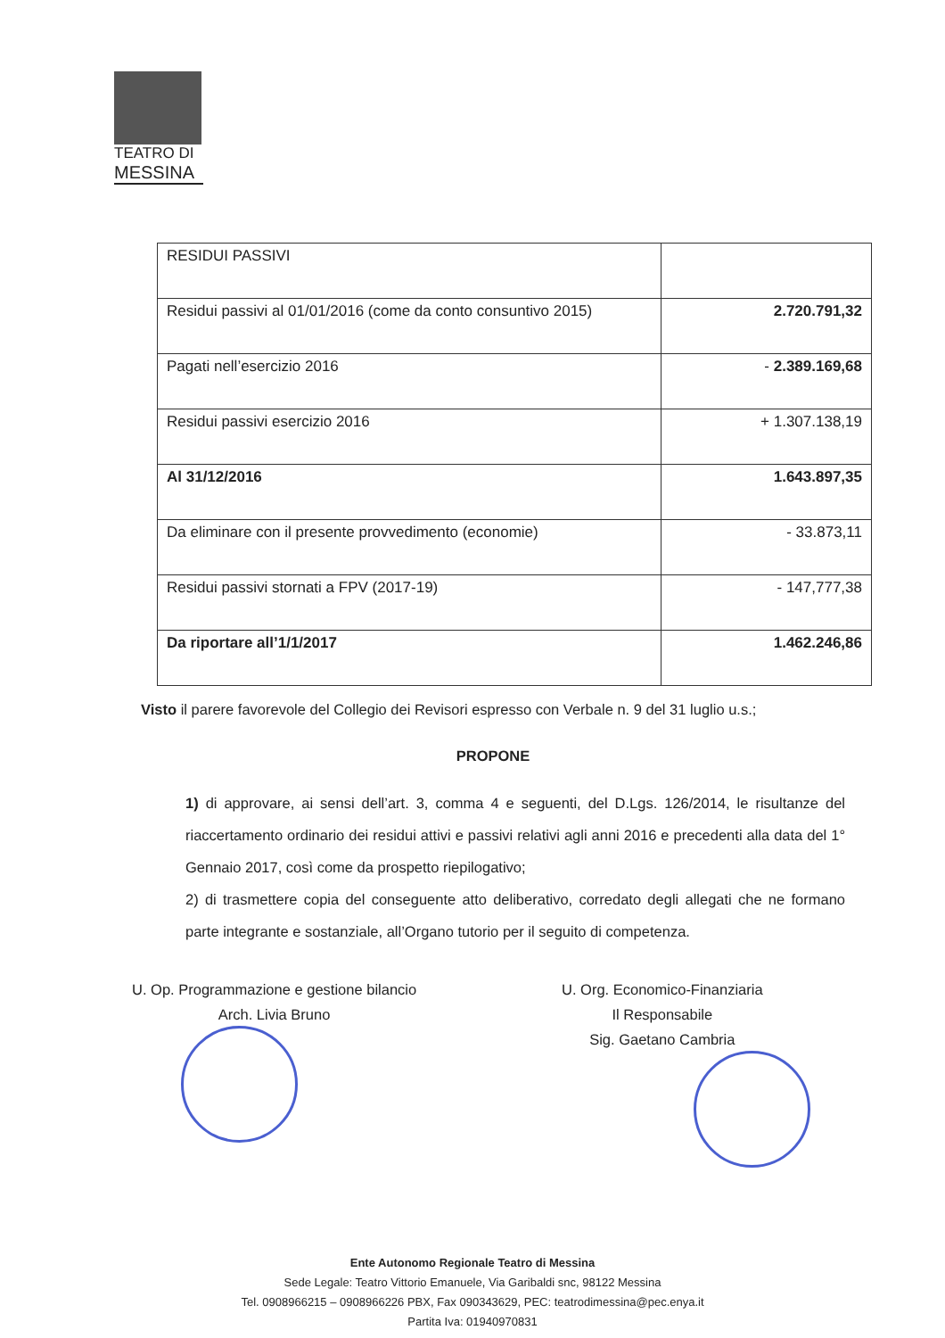TEATRO DI
MESSINA
| RESIDUI PASSIVI | |
| Residui passivi al 01/01/2016 (come da conto consuntivo 2015) | 2.720.791,32 |
| Pagati nell’esercizio 2016 | - 2.389.169,68 |
| Residui passivi esercizio 2016 | + 1.307.138,19 |
| Al 31/12/2016 | 1.643.897,35 |
| Da eliminare con il presente provvedimento (economie) | - 33.873,11 |
| Residui passivi stornati a FPV (2017-19) | - 147,777,38 |
| Da riportare all’1/1/2017 | 1.462.246,86 |
Visto il parere favorevole del Collegio dei Revisori espresso con Verbale n. 9 del 31 luglio u.s.;
PROPONE
1) di approvare, ai sensi dell’art. 3, comma 4 e seguenti, del D.Lgs. 126/2014, le risultanze del riaccertamento ordinario dei residui attivi e passivi relativi agli anni 2016 e precedenti alla data del 1° Gennaio 2017, così come da prospetto riepilogativo;
2) di trasmettere copia del conseguente atto deliberativo, corredato degli allegati che ne formano parte integrante e sostanziale, all’Organo tutorio per il seguito di competenza.
U. Op. Programmazione e gestione bilancio
Arch. Livia Bruno
U. Org. Economico-Finanziaria
Il Responsabile
Sig. Gaetano Cambria
Ente Autonomo Regionale Teatro di Messina
Sede Legale: Teatro Vittorio Emanuele, Via Garibaldi snc, 98122 Messina
Tel. 0908966215 – 0908966226 PBX, Fax 090343629, PEC: teatrodimessina@pec.enya.it
Partita Iva: 01940970831